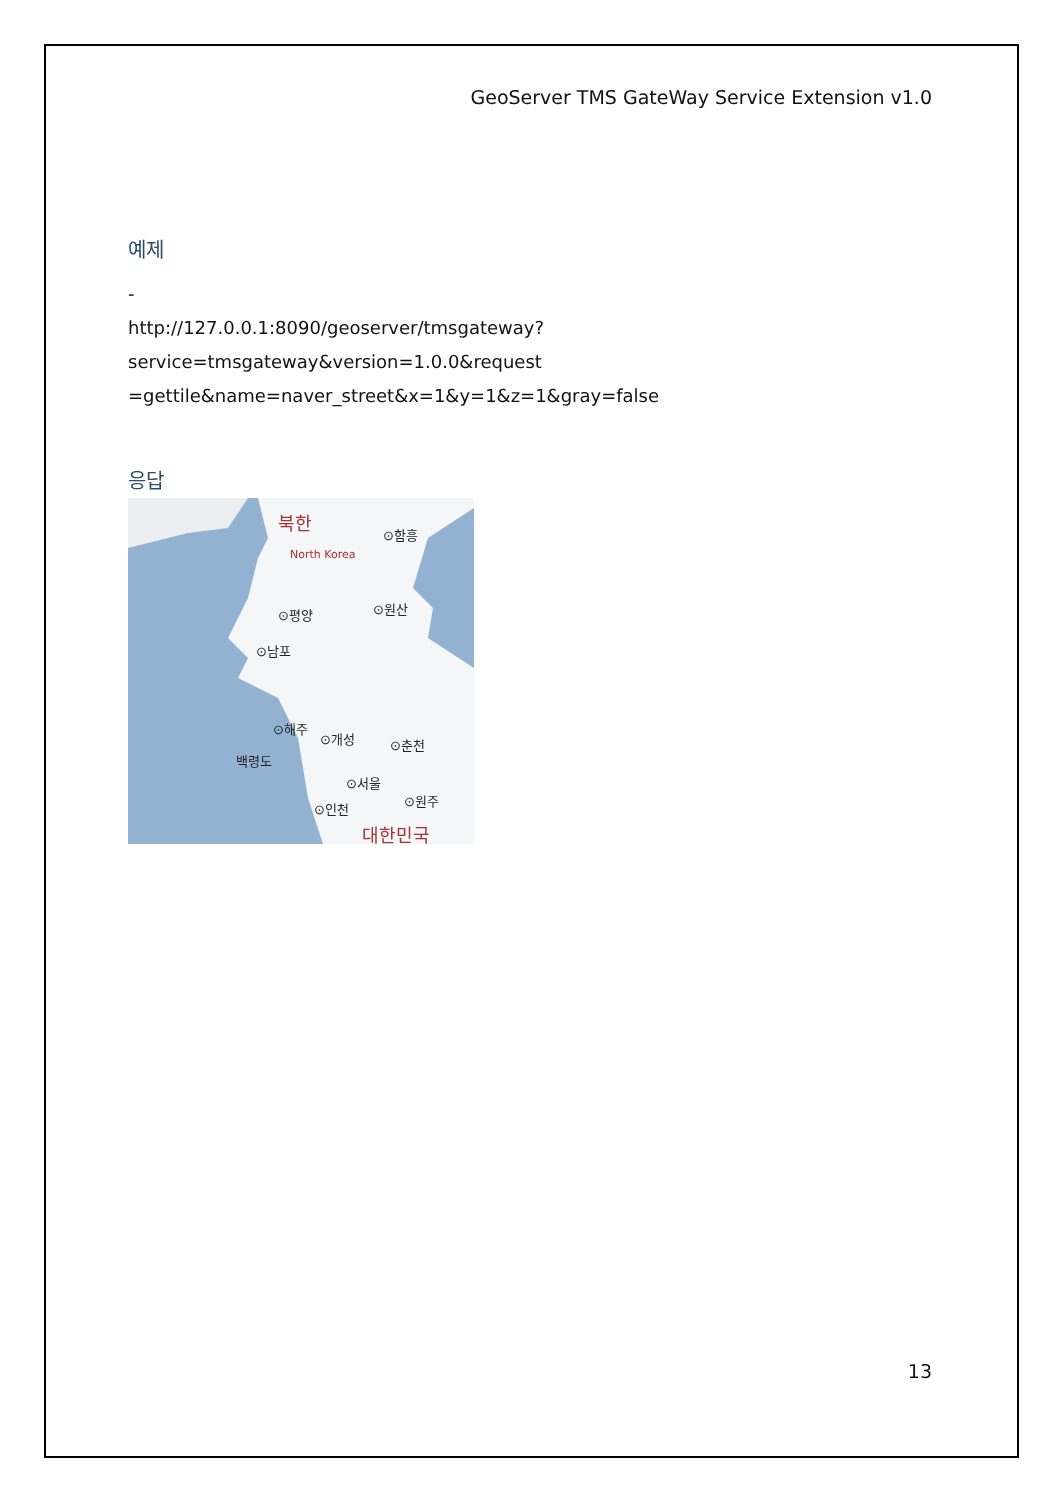GeoServer TMS GateWay Service Extension v1.0
예제
-
http://127.0.0.1:8090/geoserver/tmsgateway?service=tmsgateway&version=1.0.0&request =gettile&name=naver_street&x=1&y=1&z=1&gray=false
응답
북한
North Korea
⊙함흥
⊙원산
⊙평양
⊙남포
⊙해주
⊙개성
⊙춘천
백령도
⊙서울
⊙인천
⊙원주
대한민국
13